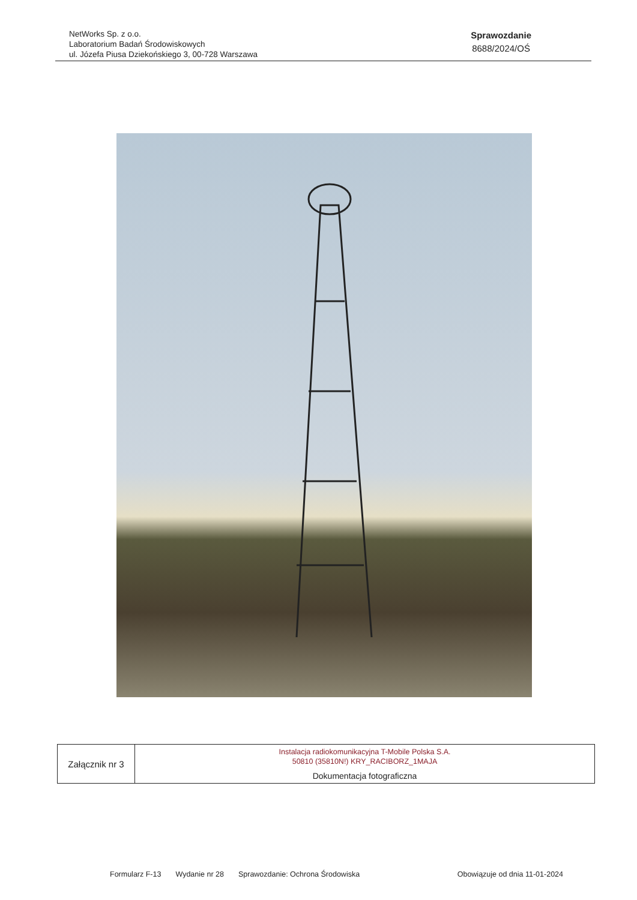NetWorks Sp. z o.o.
Laboratorium Badań Środowiskowych
ul. Józefa Piusa Dziekońskiego 3, 00-728 Warszawa
Sprawozdanie
8688/2024/OŚ
| Załącznik nr 3 | Instalacja radiokomunikacyjna T-Mobile Polska S.A. 50810 (35810N!) KRY_RACIBORZ_1MAJA |
| | Dokumentacja fotograficzna |
Formularz F-13 Wydanie nr 28 Sprawozdanie: Ochrona Środowiska
Obowiązuje od dnia 11-01-2024